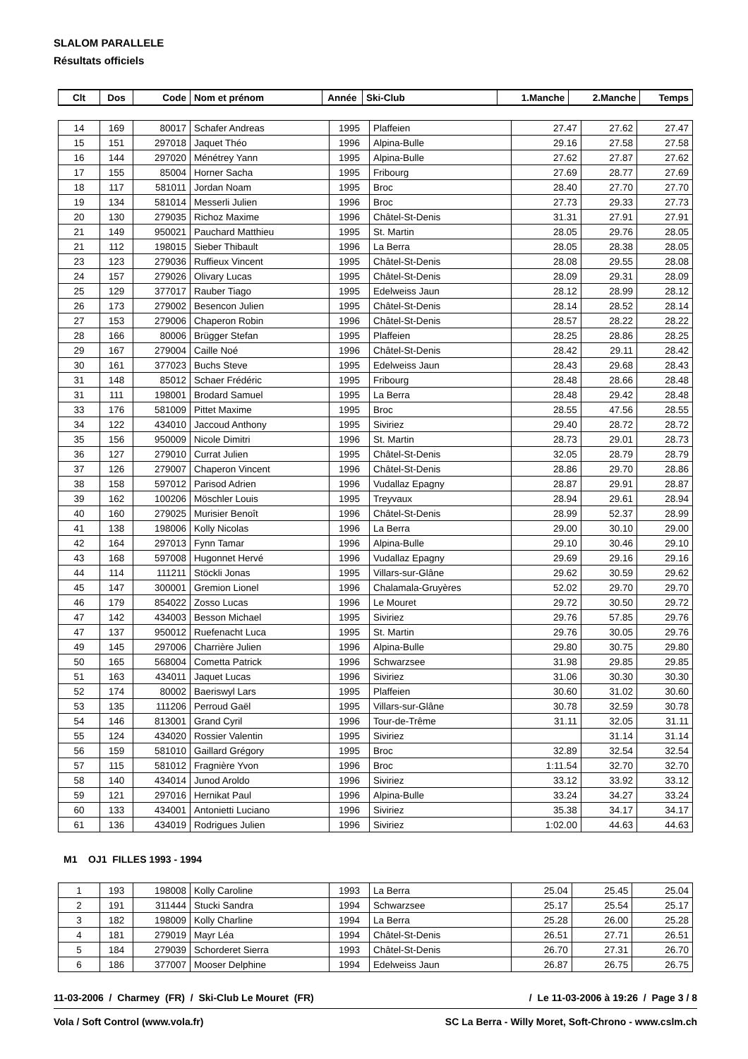SLALOM PARALLELE
Résultats officiels
| Clt | Dos | Code | Nom et prénom | Année | Ski-Club | 1.Manche | 2.Manche | Temps |
| --- | --- | --- | --- | --- | --- | --- | --- | --- |
| 14 | 169 | 80017 | Schafer Andreas | 1995 | Plaffeien | 27.47 | 27.62 | 27.47 |
| 15 | 151 | 297018 | Jaquet Théo | 1996 | Alpina-Bulle | 29.16 | 27.58 | 27.58 |
| 16 | 144 | 297020 | Ménétrey Yann | 1995 | Alpina-Bulle | 27.62 | 27.87 | 27.62 |
| 17 | 155 | 85004 | Horner Sacha | 1995 | Fribourg | 27.69 | 28.77 | 27.69 |
| 18 | 117 | 581011 | Jordan Noam | 1995 | Broc | 28.40 | 27.70 | 27.70 |
| 19 | 134 | 581014 | Messerli Julien | 1996 | Broc | 27.73 | 29.33 | 27.73 |
| 20 | 130 | 279035 | Richoz Maxime | 1996 | Châtel-St-Denis | 31.31 | 27.91 | 27.91 |
| 21 | 149 | 950021 | Pauchard Matthieu | 1995 | St. Martin | 28.05 | 29.76 | 28.05 |
| 21 | 112 | 198015 | Sieber Thibault | 1996 | La Berra | 28.05 | 28.38 | 28.05 |
| 23 | 123 | 279036 | Ruffieux Vincent | 1995 | Châtel-St-Denis | 28.08 | 29.55 | 28.08 |
| 24 | 157 | 279026 | Olivary Lucas | 1995 | Châtel-St-Denis | 28.09 | 29.31 | 28.09 |
| 25 | 129 | 377017 | Rauber Tiago | 1995 | Edelweiss Jaun | 28.12 | 28.99 | 28.12 |
| 26 | 173 | 279002 | Besencon Julien | 1995 | Châtel-St-Denis | 28.14 | 28.52 | 28.14 |
| 27 | 153 | 279006 | Chaperon Robin | 1996 | Châtel-St-Denis | 28.57 | 28.22 | 28.22 |
| 28 | 166 | 80006 | Brügger Stefan | 1995 | Plaffeien | 28.25 | 28.86 | 28.25 |
| 29 | 167 | 279004 | Caille Noé | 1996 | Châtel-St-Denis | 28.42 | 29.11 | 28.42 |
| 30 | 161 | 377023 | Buchs Steve | 1995 | Edelweiss Jaun | 28.43 | 29.68 | 28.43 |
| 31 | 148 | 85012 | Schaer Frédéric | 1995 | Fribourg | 28.48 | 28.66 | 28.48 |
| 31 | 111 | 198001 | Brodard Samuel | 1995 | La Berra | 28.48 | 29.42 | 28.48 |
| 33 | 176 | 581009 | Pittet Maxime | 1995 | Broc | 28.55 | 47.56 | 28.55 |
| 34 | 122 | 434010 | Jaccoud Anthony | 1995 | Siviriez | 29.40 | 28.72 | 28.72 |
| 35 | 156 | 950009 | Nicole Dimitri | 1996 | St. Martin | 28.73 | 29.01 | 28.73 |
| 36 | 127 | 279010 | Currat Julien | 1995 | Châtel-St-Denis | 32.05 | 28.79 | 28.79 |
| 37 | 126 | 279007 | Chaperon Vincent | 1996 | Châtel-St-Denis | 28.86 | 29.70 | 28.86 |
| 38 | 158 | 597012 | Parisod Adrien | 1996 | Vudallaz Epagny | 28.87 | 29.91 | 28.87 |
| 39 | 162 | 100206 | Möschler Louis | 1995 | Treyvaux | 28.94 | 29.61 | 28.94 |
| 40 | 160 | 279025 | Murisier Benoît | 1996 | Châtel-St-Denis | 28.99 | 52.37 | 28.99 |
| 41 | 138 | 198006 | Kolly Nicolas | 1996 | La Berra | 29.00 | 30.10 | 29.00 |
| 42 | 164 | 297013 | Fynn Tamar | 1996 | Alpina-Bulle | 29.10 | 30.46 | 29.10 |
| 43 | 168 | 597008 | Hugonnet Hervé | 1996 | Vudallaz Epagny | 29.69 | 29.16 | 29.16 |
| 44 | 114 | 111211 | Stöckli Jonas | 1995 | Villars-sur-Glâne | 29.62 | 30.59 | 29.62 |
| 45 | 147 | 300001 | Gremion Lionel | 1996 | Chalamala-Gruyères | 52.02 | 29.70 | 29.70 |
| 46 | 179 | 854022 | Zosso Lucas | 1996 | Le Mouret | 29.72 | 30.50 | 29.72 |
| 47 | 142 | 434003 | Besson Michael | 1995 | Siviriez | 29.76 | 57.85 | 29.76 |
| 47 | 137 | 950012 | Ruefenacht Luca | 1995 | St. Martin | 29.76 | 30.05 | 29.76 |
| 49 | 145 | 297006 | Charrière Julien | 1996 | Alpina-Bulle | 29.80 | 30.75 | 29.80 |
| 50 | 165 | 568004 | Cometta Patrick | 1996 | Schwarzsee | 31.98 | 29.85 | 29.85 |
| 51 | 163 | 434011 | Jaquet Lucas | 1996 | Siviriez | 31.06 | 30.30 | 30.30 |
| 52 | 174 | 80002 | Baeriswyl Lars | 1995 | Plaffeien | 30.60 | 31.02 | 30.60 |
| 53 | 135 | 111206 | Perroud Gaël | 1995 | Villars-sur-Glâne | 30.78 | 32.59 | 30.78 |
| 54 | 146 | 813001 | Grand Cyril | 1996 | Tour-de-Trême | 31.11 | 32.05 | 31.11 |
| 55 | 124 | 434020 | Rossier Valentin | 1995 | Siviriez | | 31.14 | 31.14 |
| 56 | 159 | 581010 | Gaillard Grégory | 1995 | Broc | 32.89 | 32.54 | 32.54 |
| 57 | 115 | 581012 | Fragnière Yvon | 1996 | Broc | 1:11.54 | 32.70 | 32.70 |
| 58 | 140 | 434014 | Junod Aroldo | 1996 | Siviriez | 33.12 | 33.92 | 33.12 |
| 59 | 121 | 297016 | Hernikat Paul | 1996 | Alpina-Bulle | 33.24 | 34.27 | 33.24 |
| 60 | 133 | 434001 | Antonietti Luciano | 1996 | Siviriez | 35.38 | 34.17 | 34.17 |
| 61 | 136 | 434019 | Rodrigues Julien | 1996 | Siviriez | 1:02.00 | 44.63 | 44.63 |
M1 OJ1 FILLES 1993 - 1994
| 1 | 193 | 198008 | Kolly Caroline | 1993 | La Berra | 25.04 | 25.45 | 25.04 |
| 2 | 191 | 311444 | Stucki Sandra | 1994 | Schwarzsee | 25.17 | 25.54 | 25.17 |
| 3 | 182 | 198009 | Kolly Charline | 1994 | La Berra | 25.28 | 26.00 | 25.28 |
| 4 | 181 | 279019 | Mayr Léa | 1994 | Châtel-St-Denis | 26.51 | 27.71 | 26.51 |
| 5 | 184 | 279039 | Schorderet Sierra | 1993 | Châtel-St-Denis | 26.70 | 27.31 | 26.70 |
| 6 | 186 | 377007 | Mooser Delphine | 1994 | Edelweiss Jaun | 26.87 | 26.75 | 26.75 |
11-03-2006 / Charmey (FR) / Ski-Club Le Mouret (FR) / Le 11-03-2006 à 19:26 / Page 3 / 8
Vola / Soft Control (www.vola.fr) SC La Berra - Willy Moret, Soft-Chrono - www.cslm.ch